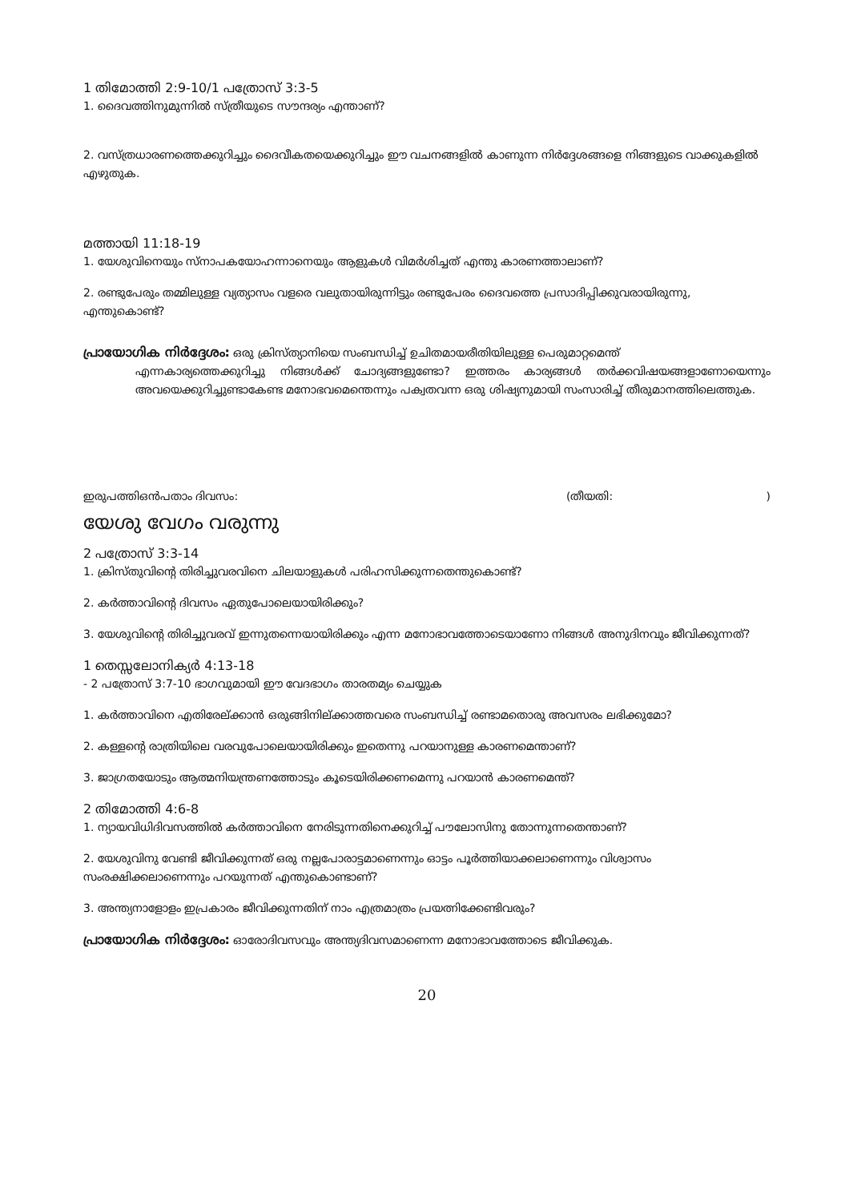1 തിമോത്തി 2:9-10/1 പത്രോസ് 3:3-5
1. ദൈവത്തിനുമുന്നിൽ സ്ത്രീയുടെ സൗന്ദര്യം എന്താണ്?
2. വസ്ത്രധാരണത്തെക്കുറിച്ചും ദൈവീകതയെക്കുറിച്ചും ഈ വചനങ്ങളിൽ കാണുന്ന നിർദ്ദേശങ്ങളെ നിങ്ങളുടെ വാക്കുകളിൽ എഴുതുക.
മത്തായി 11:18-19
1. യേശുവിനെയും സ്നാപകയോഹന്നാനെയും ആളുകൾ വിമർശിച്ചത് എന്തു കാരണത്താലാണ്?
2. രണ്ടുപേരും തമ്മിലുള്ള വ്യത്യാസം വളരെ വലുതായിരുന്നിട്ടും രണ്ടുപേരം ദൈവത്തെ പ്രസാദിപ്പിക്കുവരായിരുന്നു, എന്തുകൊണ്ട്?
പ്രായോഗിക നിർദ്ദേശം: ഒരു ക്രിസ്ത്യാനിയെ സംബന്ധിച്ച് ഉചിതമായരീതിയിലുള്ള പെരുമാറ്റമെന്ത്
എന്നകാര്യത്തെക്കുറിച്ചു നിങ്ങൾക്ക് ചോദ്യങ്ങളുണ്ടോ? ഇത്തരം കാര്യങ്ങൾ തർക്കവിഷയങ്ങളാണോയെന്നും അവയെക്കുറിച്ചുണ്ടാകേണ്ട മനോഭവമെന്തെന്നും പക്വതവന്ന ഒരു ശിഷ്യനുമായി സംസാരിച്ച് തീരുമാനത്തിലെത്തുക.
ഇരുപത്തിഒൻപതാം ദിവസം: (തീയതി: )
യേശു വേഗം വരുന്നു
2 പത്രോസ് 3:3-14
1. ക്രിസ്തുവിന്റെ തിരിച്ചുവരവിനെ ചിലയാളുകൾ പരിഹസിക്കുന്നതെന്തുകൊണ്ട്?
2. കർത്താവിന്റെ ദിവസം ഏതുപോലെയായിരിക്കും?
3. യേശുവിന്റെ തിരിച്ചുവരവ് ഇന്നുതന്നെയായിരിക്കും എന്ന മനോഭാവത്തോടെയാണോ നിങ്ങൾ അനുദിനവും ജീവിക്കുന്നത്?
1 തെസ്സലോനിക്യർ 4:13-18
- 2 പത്രോസ് 3:7-10 ഭാഗവുമായി ഈ വേദഭാഗം താരതമ്യം ചെയ്യുക
1. കർത്താവിനെ എതിരേല്ക്കാൻ ഒരുങ്ങിനില്ക്കാത്തവരെ സംബന്ധിച്ച് രണ്ടാമതൊരു അവസരം ലഭിക്കുമോ?
2. കള്ളന്റെ രാത്രിയിലെ വരവുപോലെയായിരിക്കും ഇതെന്നു പറയാനുള്ള കാരണമെന്താണ്?
3. ജാഗ്രതയോടും ആത്മനിയന്ത്രണത്തോടും കൂടെയിരിക്കണമെന്നു പറയാൻ കാരണമെന്ത്?
2 തിമോത്തി 4:6-8
1. ന്യായവിധിദിവസത്തിൽ കർത്താവിനെ നേരിടുന്നതിനെക്കുറിച്ച് പൗലോസിനു തോന്നുന്നതെന്താണ്?
2. യേശുവിനു വേണ്ടി ജീവിക്കുന്നത് ഒരു നല്ലപോരാട്ടമാണെന്നും ഓട്ടം പൂർത്തിയാക്കലാണെന്നും വിശ്വാസം സംരക്ഷിക്കലാണെന്നും പറയുന്നത് എന്തുകൊണ്ടാണ്?
3. അന്ത്യനാളോളം ഇപ്രകാരം ജീവിക്കുന്നതിന് നാം എത്രമാത്രം പ്രയത്നിക്കേണ്ടിവരും?
പ്രായോഗിക നിർദ്ദേശം: ഓരോദിവസവും അന്ത്യദിവസമാണെന്ന മനോഭാവത്തോടെ ജീവിക്കുക.
20